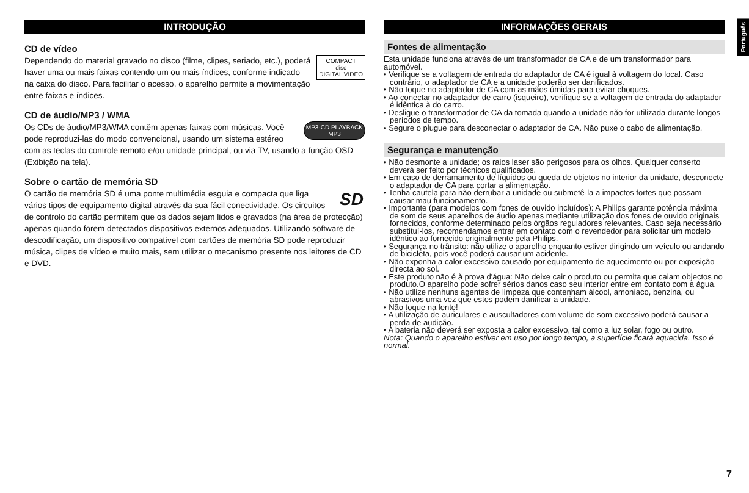Português
INTRODUÇÃO
CD de vídeo
COMPACT
disc
DIGITAL VIDEO
Dependendo do material gravado no disco (filme, clipes, seriado, etc.), poderá haver uma ou mais faixas contendo um ou mais índices, conforme indicado na caixa do disco. Para facilitar o acesso, o aparelho permite a movimentação entre faixas e índices.
CD de áudio/MP3 / WMA
MP3-CD PLAYBACK
MP3
Os CDs de áudio/MP3/WMA contêm apenas faixas com músicas. Você pode reproduzi-las do modo convencional, usando um sistema estéreo com as teclas do controle remoto e/ou unidade principal, ou via TV, usando a função OSD (Exibição na tela).
Sobre o cartão de memória SD
SD
O cartão de memória SD é uma ponte multimédia esguia e compacta que liga vários tipos de equipamento digital através da sua fácil conectividade. Os circuitos de controlo do cartão permitem que os dados sejam lidos e gravados (na área de protecção) apenas quando forem detectados dispositivos externos adequados. Utilizando software de descodificação, um dispositivo compatível com cartões de memória SD pode reproduzir música, clipes de vídeo e muito mais, sem utilizar o mecanismo presente nos leitores de CD e DVD.
INFORMAÇÕES GERAIS
Fontes de alimentação
Esta unidade funciona através de um transformador de CA e de um transformador para automóvel.
• Verifique se a voltagem de entrada do adaptador de CA é igual à voltagem do local. Caso contrário, o adaptador de CA e a unidade poderão ser danificados.
• Não toque no adaptador de CA com as mãos úmidas para evitar choques.
• Ao conectar no adaptador de carro (isqueiro), verifique se a voltagem de entrada do adaptador é idêntica à do carro.
• Desligue o transformador de CA da tomada quando a unidade não for utilizada durante longos períodos de tempo.
• Segure o plugue para desconectar o adaptador de CA. Não puxe o cabo de alimentação.
Segurança e manutenção
• Não desmonte a unidade; os raios laser são perigosos para os olhos. Qualquer conserto deverá ser feito por técnicos qualificados.
• Em caso de derramamento de líquidos ou queda de objetos no interior da unidade, desconecte o adaptador de CA para cortar a alimentação.
• Tenha cautela para não derrubar a unidade ou submetê-la a impactos fortes que possam causar mau funcionamento.
• Importante (para modelos com fones de ouvido incluídos): A Philips garante potência máxima de som de seus aparelhos de áudio apenas mediante utilização dos fones de ouvido originais fornecidos, conforme determinado pelos órgãos reguladores relevantes. Caso seja necessário substituí-los, recomendamos entrar em contato com o revendedor para solicitar um modelo idêntico ao fornecido originalmente pela Philips.
• Segurança no trânsito: não utilize o aparelho enquanto estiver dirigindo um veículo ou andando de bicicleta, pois você poderá causar um acidente.
• Não exponha a calor excessivo causado por equipamento de aquecimento ou por exposição directa ao sol.
• Este produto não é à prova d'água: Não deixe cair o produto ou permita que caiam objectos no produto.O aparelho pode sofrer sérios danos caso seu interior entre em contato com a água.
• Não utilize nenhuns agentes de limpeza que contenham álcool, amoníaco, benzina, ou abrasivos uma vez que estes podem danificar a unidade.
• Não toque na lente!
• A utilização de auriculares e auscultadores com volume de som excessivo poderá causar a perda de audição.
• A bateria não deverá ser exposta a calor excessivo, tal como a luz solar, fogo ou outro.
Nota: Quando o aparelho estiver em uso por longo tempo, a superfície ficará aquecida. Isso é normal.
7